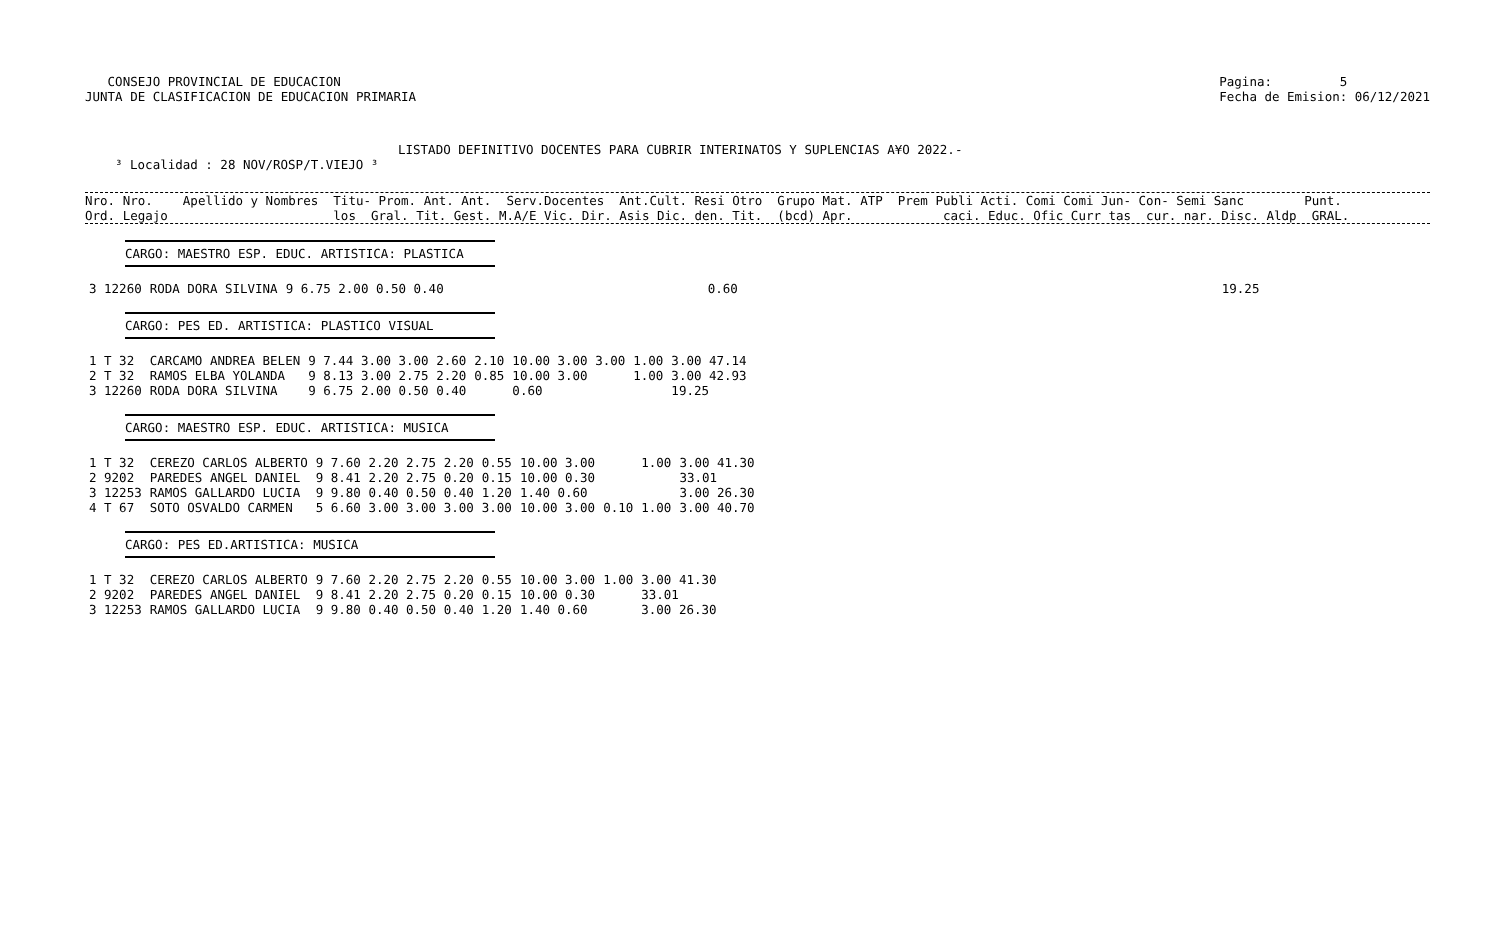CONSEJO PROVINCIAL DE EDUCACION
JUNTA DE CLASIFICACION DE EDUCACION PRIMARIA
Pagina: 5
Fecha de Emision: 06/12/2021
LISTADO DEFINITIVO DOCENTES PARA CUBRIR INTERINATOS Y SUPLENCIAS A¥O 2022.-
³ Localidad : 28 NOV/ROSP/T.VIEJO ³
Nro. Nro.    Apellido y Nombres  Titu- Prom. Ant. Ant.  Serv.Docentes  Ant.Cult. Resi Otro  Grupo Mat. ATP  Prem Publi Acti. Comi Comi Jun- Con- Semi Sanc        Punt.
Ord. Legajo                      los  Gral. Tit. Gest. M.A/E Vic. Dir. Asis Dic. den. Tit.  (bcd) Apr.            caci. Educ. Ofic Curr tas  cur. nar. Disc. Aldp  GRAL.
CARGO: MAESTRO ESP. EDUC. ARTISTICA: PLASTICA
| 3 12260 | RODA DORA SILVINA | 9 6.75 2.00 0.50 0.40 | 0.60 | 19.25 |
CARGO: PES ED. ARTISTICA: PLASTICO VISUAL
| 1 T 32 | CARCAMO ANDREA BELEN | 9 7.44 3.00 3.00 2.60 | 2.10 | 10.00 3.00 3.00 | 1.00 | 3.00 47.14 |
| 2 T 32 | RAMOS ELBA YOLANDA | 9 8.13 3.00 2.75 2.20 | 0.85 | 10.00 3.00 | 1.00 | 3.00 42.93 |
| 3 12260 | RODA DORA SILVINA | 9 6.75 2.00 0.50 0.40 | | 0.60 | | 19.25 |
CARGO: MAESTRO ESP. EDUC. ARTISTICA: MUSICA
| 1 T 32 | CEREZO CARLOS ALBERTO | 9 7.60 2.20 2.75 2.20 | 0.55 | 10.00 3.00 | | 1.00 | 3.00 41.30 |
| 2 9202 | PAREDES ANGEL DANIEL | 9 8.41 2.20 2.75 0.20 | 0.15 | 10.00 0.30 | | | 33.01 |
| 3 12253 | RAMOS GALLARDO LUCIA | 9 9.80 0.40 0.50 0.40 | 1.20 | 1.40 0.60 | | | 3.00 26.30 |
| 4 T 67 | SOTO OSVALDO CARMEN | 5 6.60 3.00 3.00 3.00 | 3.00 | 10.00 3.00 | 0.10 | 1.00 | 3.00 40.70 |
CARGO: PES ED.ARTISTICA: MUSICA
| 1 T 32 | CEREZO CARLOS ALBERTO | 9 7.60 2.20 2.75 2.20 | 0.55 | 10.00 3.00 | 1.00 | 3.00 41.30 |
| 2 9202 | PAREDES ANGEL DANIEL | 9 8.41 2.20 2.75 0.20 | 0.15 | 10.00 0.30 | | 33.01 |
| 3 12253 | RAMOS GALLARDO LUCIA | 9 9.80 0.40 0.50 0.40 | 1.20 | 1.40 0.60 | | 3.00 26.30 |